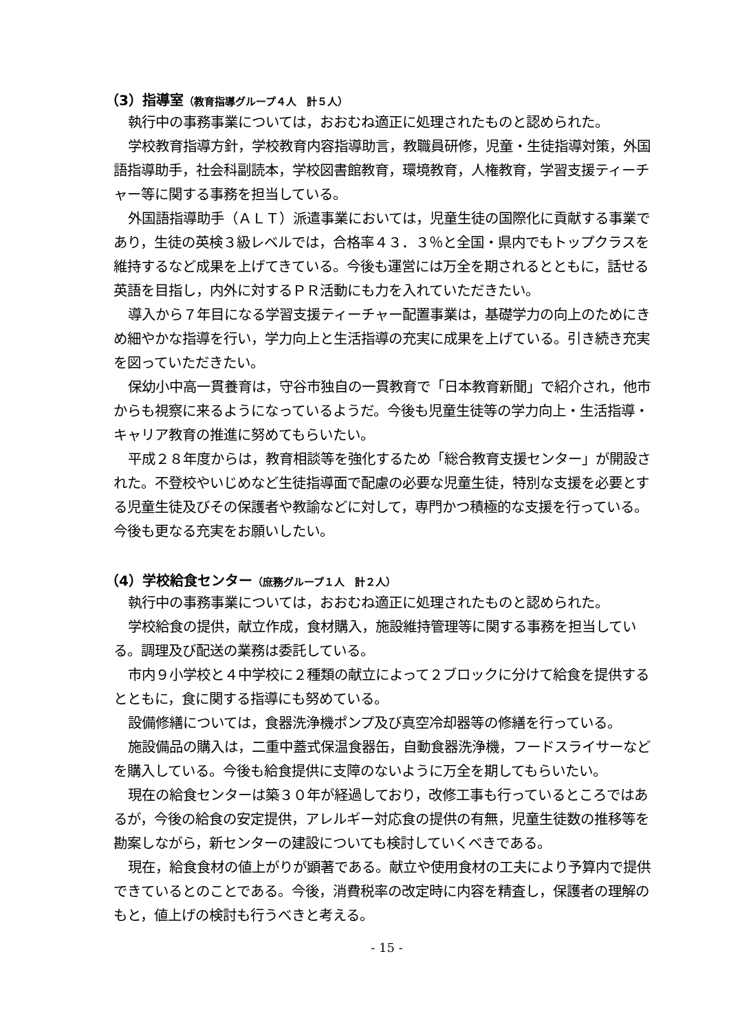（3）指導室（教育指導グループ４人　計５人）
執行中の事務事業については，おおむね適正に処理されたものと認められた。
学校教育指導方針，学校教育内容指導助言，教職員研修，児童・生徒指導対策，外国語指導助手，社会科副読本，学校図書館教育，環境教育，人権教育，学習支援ティーチャー等に関する事務を担当している。
外国語指導助手（ＡＬＴ）派遣事業においては，児童生徒の国際化に貢献する事業であり，生徒の英検３級レベルでは，合格率４３．３％と全国・県内でもトップクラスを維持するなど成果を上げてきている。今後も運営には万全を期されるとともに，話せる英語を目指し，内外に対するＰＲ活動にも力を入れていただきたい。
導入から７年目になる学習支援ティーチャー配置事業は，基礎学力の向上のためにきめ細やかな指導を行い，学力向上と生活指導の充実に成果を上げている。引き続き充実を図っていただきたい。
保幼小中高一貫養育は，守谷市独自の一貫教育で「日本教育新聞」で紹介され，他市からも視察に来るようになっているようだ。今後も児童生徒等の学力向上・生活指導・キャリア教育の推進に努めてもらいたい。
平成２８年度からは，教育相談等を強化するため「総合教育支援センター」が開設された。不登校やいじめなど生徒指導面で配慮の必要な児童生徒，特別な支援を必要とする児童生徒及びその保護者や教諭などに対して，専門かつ積極的な支援を行っている。今後も更なる充実をお願いしたい。
（4）学校給食センター（庶務グループ１人　計２人）
執行中の事務事業については，おおむね適正に処理されたものと認められた。
学校給食の提供，献立作成，食材購入，施設維持管理等に関する事務を担当している。調理及び配送の業務は委託している。
市内９小学校と４中学校に２種類の献立によって２ブロックに分けて給食を提供するとともに，食に関する指導にも努めている。
設備修繕については，食器洗浄機ポンプ及び真空冷却器等の修繕を行っている。
施設備品の購入は，二重中蓋式保温食器缶，自動食器洗浄機，フードスライサーなどを購入している。今後も給食提供に支障のないように万全を期してもらいたい。
現在の給食センターは築３０年が経過しており，改修工事も行っているところではあるが，今後の給食の安定提供，アレルギー対応食の提供の有無，児童生徒数の推移等を勘案しながら，新センターの建設についても検討していくべきである。
現在，給食食材の値上がりが顕著である。献立や使用食材の工夫により予算内で提供できているとのことである。今後，消費税率の改定時に内容を精査し，保護者の理解のもと，値上げの検討も行うべきと考える。
- 15 -